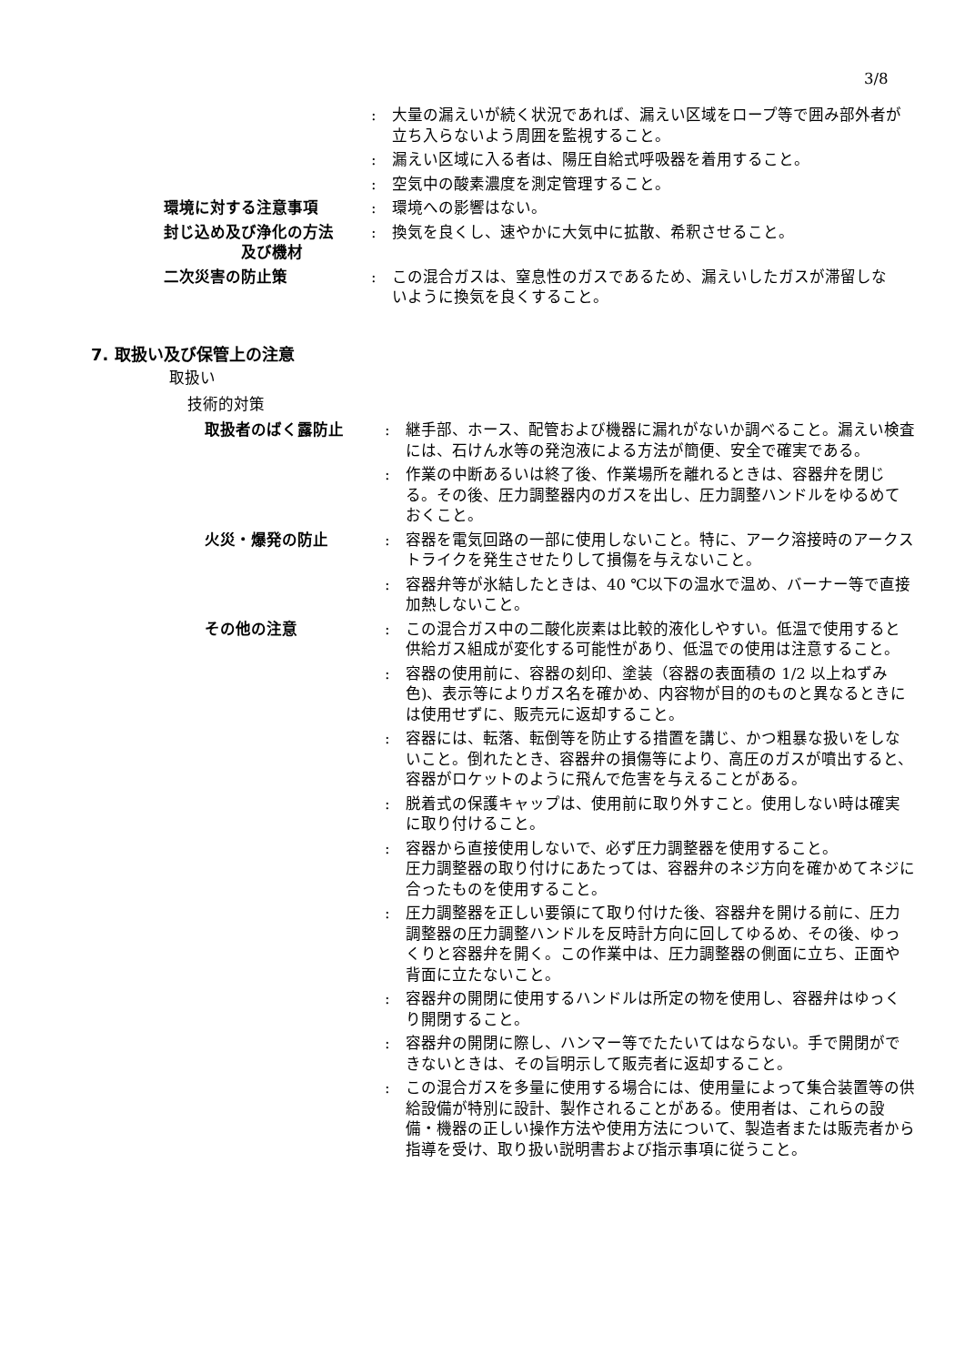3/8
: 大量の漏えいが続く状況であれば、漏えい区域をロープ等で囲み部外者が立ち入らないよう周囲を監視すること。
: 漏えい区域に入る者は、陽圧自給式呼吸器を着用すること。
: 空気中の酸素濃度を測定管理すること。
環境に対する注意事項 : 環境への影響はない。
封じ込め及び浄化の方法
　　　　　及び機材
: 換気を良くし、速やかに大気中に拡散、希釈させること。
二次災害の防止策 : この混合ガスは、窒息性のガスであるため、漏えいしたガスが滞留しないように換気を良くすること。
7. 取扱い及び保管上の注意
取扱い
技術的対策
取扱者のばく露防止 : 継手部、ホース、配管および機器に漏れがないか調べること。漏えい検査には、石けん水等の発泡液による方法が簡便、安全で確実である。
: 作業の中断あるいは終了後、作業場所を離れるときは、容器弁を閉じる。その後、圧力調整器内のガスを出し、圧力調整ハンドルをゆるめておくこと。
火災・爆発の防止 : 容器を電気回路の一部に使用しないこと。特に、アーク溶接時のアークストライクを発生させたりして損傷を与えないこと。
: 容器弁等が氷結したときは、40 ℃以下の温水で温め、バーナー等で直接加熱しないこと。
その他の注意 : この混合ガス中の二酸化炭素は比較的液化しやすい。低温で使用すると供給ガス組成が変化する可能性があり、低温での使用は注意すること。
: 容器の使用前に、容器の刻印、塗装（容器の表面積の 1/2 以上ねずみ色)、表示等によりガス名を確かめ、内容物が目的のものと異なるときには使用せずに、販売元に返却すること。
: 容器には、転落、転倒等を防止する措置を講じ、かつ粗暴な扱いをしないこと。倒れたとき、容器弁の損傷等により、高圧のガスが噴出すると、容器がロケットのように飛んで危害を与えることがある。
: 脱着式の保護キャップは、使用前に取り外すこと。使用しない時は確実に取り付けること。
: 容器から直接使用しないで、必ず圧力調整器を使用すること。
圧力調整器の取り付けにあたっては、容器弁のネジ方向を確かめてネジに合ったものを使用すること。
: 圧力調整器を正しい要領にて取り付けた後、容器弁を開ける前に、圧力調整器の圧力調整ハンドルを反時計方向に回してゆるめ、その後、ゆっくりと容器弁を開く。この作業中は、圧力調整器の側面に立ち、正面や背面に立たないこと。
: 容器弁の開閉に使用するハンドルは所定の物を使用し、容器弁はゆっくり開閉すること。
: 容器弁の開閉に際し、ハンマー等でたたいてはならない。手で開閉ができないときは、その旨明示して販売者に返却すること。
: この混合ガスを多量に使用する場合には、使用量によって集合装置等の供給設備が特別に設計、製作されることがある。使用者は、これらの設備・機器の正しい操作方法や使用方法について、製造者または販売者から指導を受け、取り扱い説明書および指示事項に従うこと。